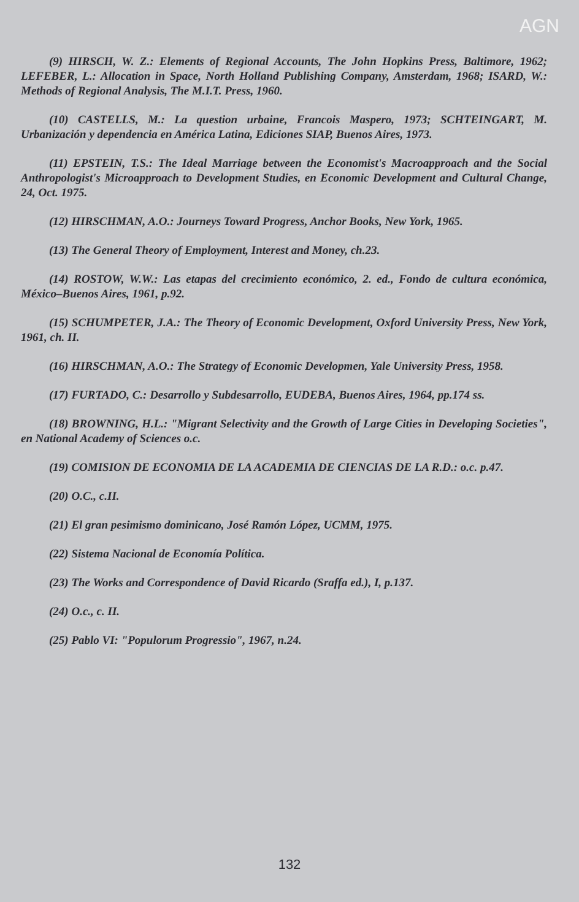AGN
(9) HIRSCH, W. Z.: Elements of Regional Accounts, The John Hopkins Press, Baltimore, 1962; LEFEBER, L.: Allocation in Space, North Holland Publishing Company, Amsterdam, 1968; ISARD, W.: Methods of Regional Analysis, The M.I.T. Press, 1960.
(10) CASTELLS, M.: La question urbaine, Francois Maspero, 1973; SCHTEINGART, M. Urbanización y dependencia en América Latina, Ediciones SIAP, Buenos Aires, 1973.
(11) EPSTEIN, T.S.: The Ideal Marriage between the Economist's Macroapproach and the Social Anthropologist's Microapproach to Development Studies, en Economic Development and Cultural Change, 24, Oct. 1975.
(12) HIRSCHMAN, A.O.: Journeys Toward Progress, Anchor Books, New York, 1965.
(13) The General Theory of Employment, Interest and Money, ch.23.
(14) ROSTOW, W.W.: Las etapas del crecimiento económico, 2. ed., Fondo de cultura económica, México–Buenos Aires, 1961, p.92.
(15) SCHUMPETER, J.A.: The Theory of Economic Development, Oxford University Press, New York, 1961, ch. II.
(16) HIRSCHMAN, A.O.: The Strategy of Economic Developmen, Yale University Press, 1958.
(17) FURTADO, C.: Desarrollo y Subdesarrollo, EUDEBA, Buenos Aires, 1964, pp.174 ss.
(18) BROWNING, H.L.: "Migrant Selectivity and the Growth of Large Cities in Developing Societies", en National Academy of Sciences o.c.
(19) COMISION DE ECONOMIA DE LA ACADEMIA DE CIENCIAS DE LA R.D.: o.c. p.47.
(20) O.C., c.II.
(21) El gran pesimismo dominicano, José Ramón López, UCMM, 1975.
(22) Sistema Nacional de Economía Política.
(23) The Works and Correspondence of David Ricardo (Sraffa ed.), I, p.137.
(24) O.c., c. II.
(25) Pablo VI: "Populorum Progressio", 1967, n.24.
132